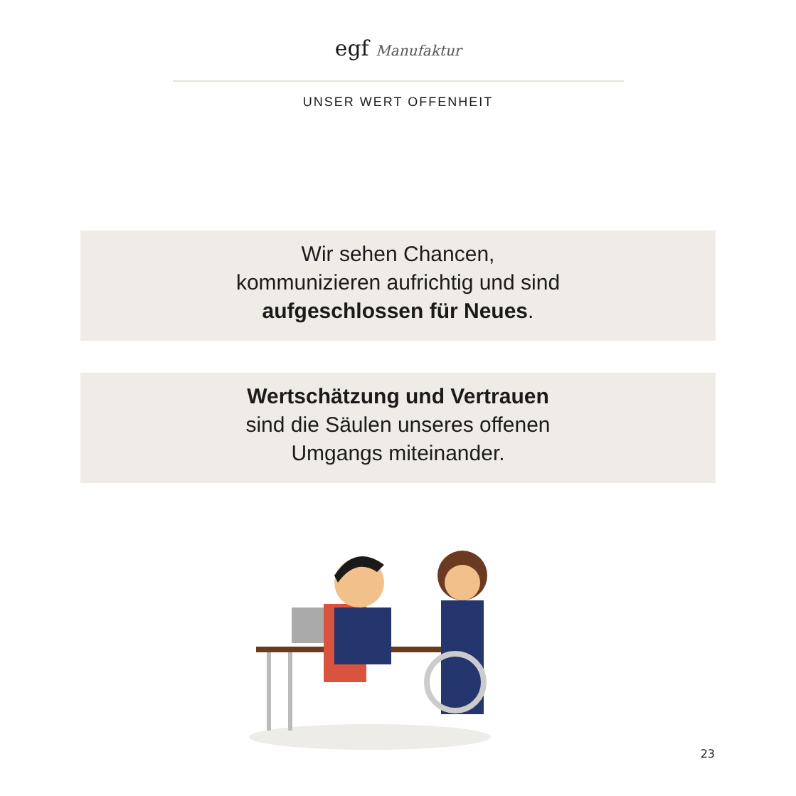egf Manufaktur
UNSER WERT OFFENHEIT
Wir sehen Chancen,
kommunizieren aufrichtig und sind
aufgeschlossen für Neues.
Wertschätzung und Vertrauen
sind die Säulen unseres offenen
Umgangs miteinander.
23